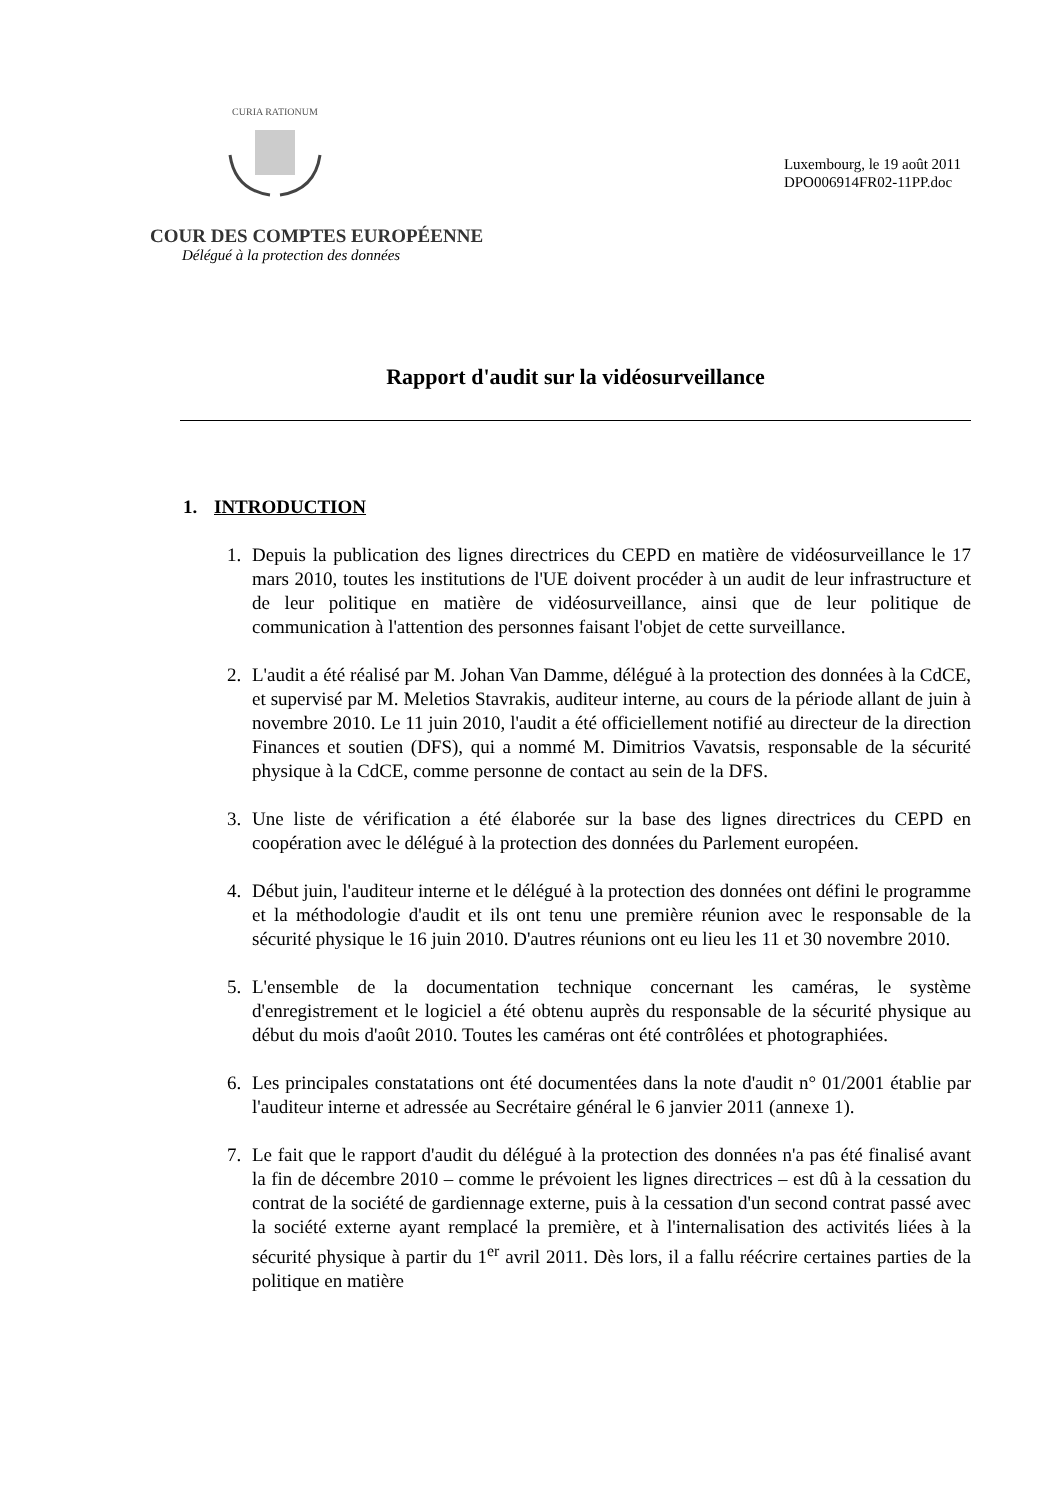CURIA RATIONUM
Luxembourg, le 19 août 2011
DPO006914FR02-11PP.doc
COUR DES COMPTES EUROPÉENNE
Délégué à la protection des données
Rapport d'audit sur la vidéosurveillance
1. INTRODUCTION
1. Depuis la publication des lignes directrices du CEPD en matière de vidéosurveillance le 17 mars 2010, toutes les institutions de l'UE doivent procéder à un audit de leur infrastructure et de leur politique en matière de vidéosurveillance, ainsi que de leur politique de communication à l'attention des personnes faisant l'objet de cette surveillance.
2. L'audit a été réalisé par M. Johan Van Damme, délégué à la protection des données à la CdCE, et supervisé par M. Meletios Stavrakis, auditeur interne, au cours de la période allant de juin à novembre 2010. Le 11 juin 2010, l'audit a été officiellement notifié au directeur de la direction Finances et soutien (DFS), qui a nommé M. Dimitrios Vavatsis, responsable de la sécurité physique à la CdCE, comme personne de contact au sein de la DFS.
3. Une liste de vérification a été élaborée sur la base des lignes directrices du CEPD en coopération avec le délégué à la protection des données du Parlement européen.
4. Début juin, l'auditeur interne et le délégué à la protection des données ont défini le programme et la méthodologie d'audit et ils ont tenu une première réunion avec le responsable de la sécurité physique le 16 juin 2010. D'autres réunions ont eu lieu les 11 et 30 novembre 2010.
5. L'ensemble de la documentation technique concernant les caméras, le système d'enregistrement et le logiciel a été obtenu auprès du responsable de la sécurité physique au début du mois d'août 2010. Toutes les caméras ont été contrôlées et photographiées.
6. Les principales constatations ont été documentées dans la note d'audit n° 01/2001 établie par l'auditeur interne et adressée au Secrétaire général le 6 janvier 2011 (annexe 1).
7. Le fait que le rapport d'audit du délégué à la protection des données n'a pas été finalisé avant la fin de décembre 2010 – comme le prévoient les lignes directrices – est dû à la cessation du contrat de la société de gardiennage externe, puis à la cessation d'un second contrat passé avec la société externe ayant remplacé la première, et à l'internalisation des activités liées à la sécurité physique à partir du 1<sup>er</sup> avril 2011. Dès lors, il a fallu réécrire certaines parties de la politique en matière